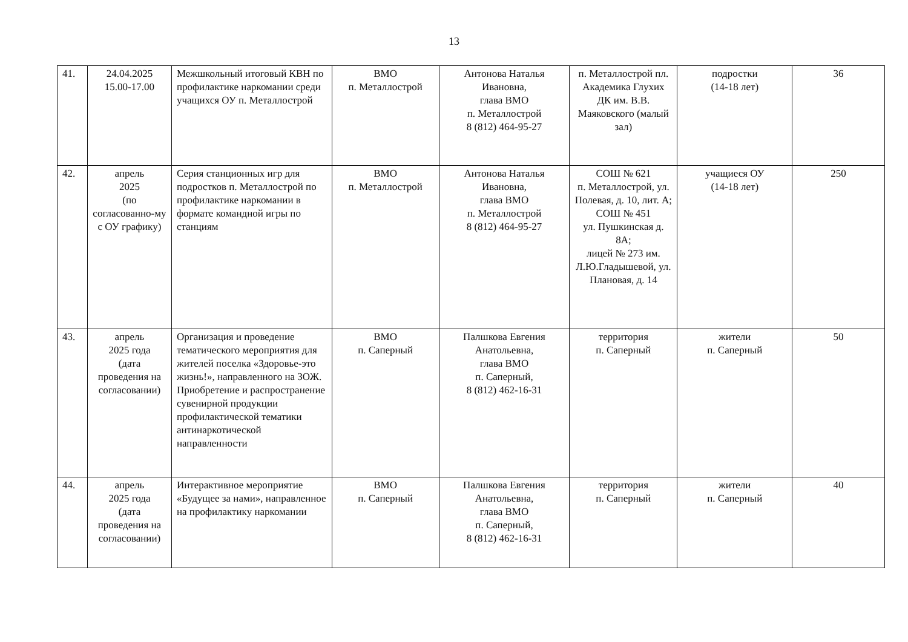13
| 41. | 24.04.2025 15.00-17.00 | Межшкольный итоговый КВН по профилактике наркомании среди учащихся ОУ п. Металлострой | ВМО п. Металлострой | Антонова Наталья Ивановна, глава ВМО п. Металлострой 8 (812) 464-95-27 | п. Металлострой пл. Академика Глухих ДК им. В.В. Маяковского (малый зал) | подростки (14-18 лет) | 36 |
| 42. | апрель 2025 (по согласованно-му с ОУ графику) | Серия станционных игр для подростков п. Металлострой по профилактике наркомании в формате командной игры по станциям | ВМО п. Металлострой | Антонова Наталья Ивановна, глава ВМО п. Металлострой 8 (812) 464-95-27 | СОШ № 621 п. Металлострой, ул. Полевая, д. 10, лит. А; СОШ № 451 ул. Пушкинская д. 8А; лицей № 273 им. Л.Ю.Гладышевой, ул. Плановая, д. 14 | учащиеся ОУ (14-18 лет) | 250 |
| 43. | апрель 2025 года (дата проведения на согласовании) | Организация и проведение тематического мероприятия для жителей поселка «Здоровье-это жизнь!», направленного на ЗОЖ. Приобретение и распространение сувенирной продукции профилактической тематики антинаркотической направленности | ВМО п. Саперный | Палшкова Евгения Анатольевна, глава ВМО п. Саперный, 8 (812) 462-16-31 | территория п. Саперный | жители п. Саперный | 50 |
| 44. | апрель 2025 года (дата проведения на согласовании) | Интерактивное мероприятие «Будущее за нами», направленное на профилактику наркомании | ВМО п. Саперный | Палшкова Евгения Анатольевна, глава ВМО п. Саперный, 8 (812) 462-16-31 | территория п. Саперный | жители п. Саперный | 40 |